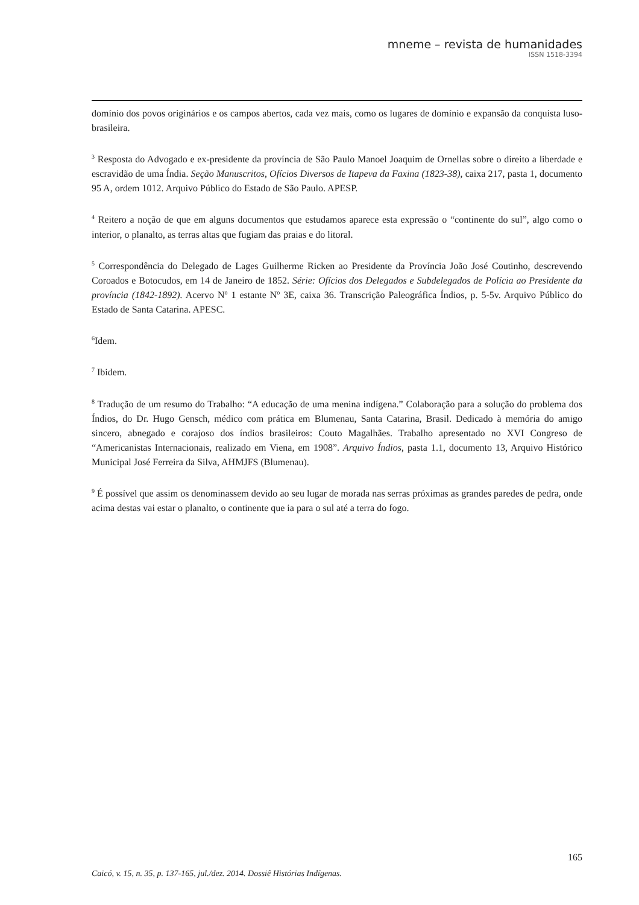mneme – revista de humanidades
ISSN 1518-3394
domínio dos povos originários e os campos abertos, cada vez mais, como os lugares de domínio e expansão da conquista luso-brasileira.
<sup>3</sup> Resposta do Advogado e ex-presidente da província de São Paulo Manoel Joaquim de Ornellas sobre o direito a liberdade e escravidão de uma Índia. Seção Manuscritos, Ofícios Diversos de Itapeva da Faxina (1823-38), caixa 217, pasta 1, documento 95 A, ordem 1012. Arquivo Público do Estado de São Paulo. APESP.
<sup>4</sup> Reitero a noção de que em alguns documentos que estudamos aparece esta expressão o “continente do sul”, algo como o interior, o planalto, as terras altas que fugiam das praias e do litoral.
<sup>5</sup> Correspondência do Delegado de Lages Guilherme Ricken ao Presidente da Província João José Coutinho, descrevendo Coroados e Botocudos, em 14 de Janeiro de 1852. Série: Ofícios dos Delegados e Subdelegados de Polícia ao Presidente da província (1842-1892). Acervo Nº 1 estante Nº 3E, caixa 36. Transcrição Paleográfica Índios, p. 5-5v. Arquivo Público do Estado de Santa Catarina. APESC.
<sup>6</sup> Idem.
<sup>7</sup> Ibidem.
<sup>8</sup> Tradução de um resumo do Trabalho: “A educação de uma menina indígena.” Colaboração para a solução do problema dos Índios, do Dr. Hugo Gensch, médico com prática em Blumenau, Santa Catarina, Brasil. Dedicado à memória do amigo sincero, abnegado e corajoso dos índios brasileiros: Couto Magalhães. Trabalho apresentado no XVI Congreso de “Americanistas Internacionais, realizado em Viena, em 1908”. Arquivo Índios, pasta 1.1, documento 13, Arquivo Histórico Municipal José Ferreira da Silva, AHMJFS (Blumenau).
<sup>9</sup> É possível que assim os denominassem devido ao seu lugar de morada nas serras próximas as grandes paredes de pedra, onde acima destas vai estar o planalto, o continente que ia para o sul até a terra do fogo.
165
Caicó, v. 15, n. 35, p. 137-165, jul./dez. 2014. Dossiê Histórias Indígenas.